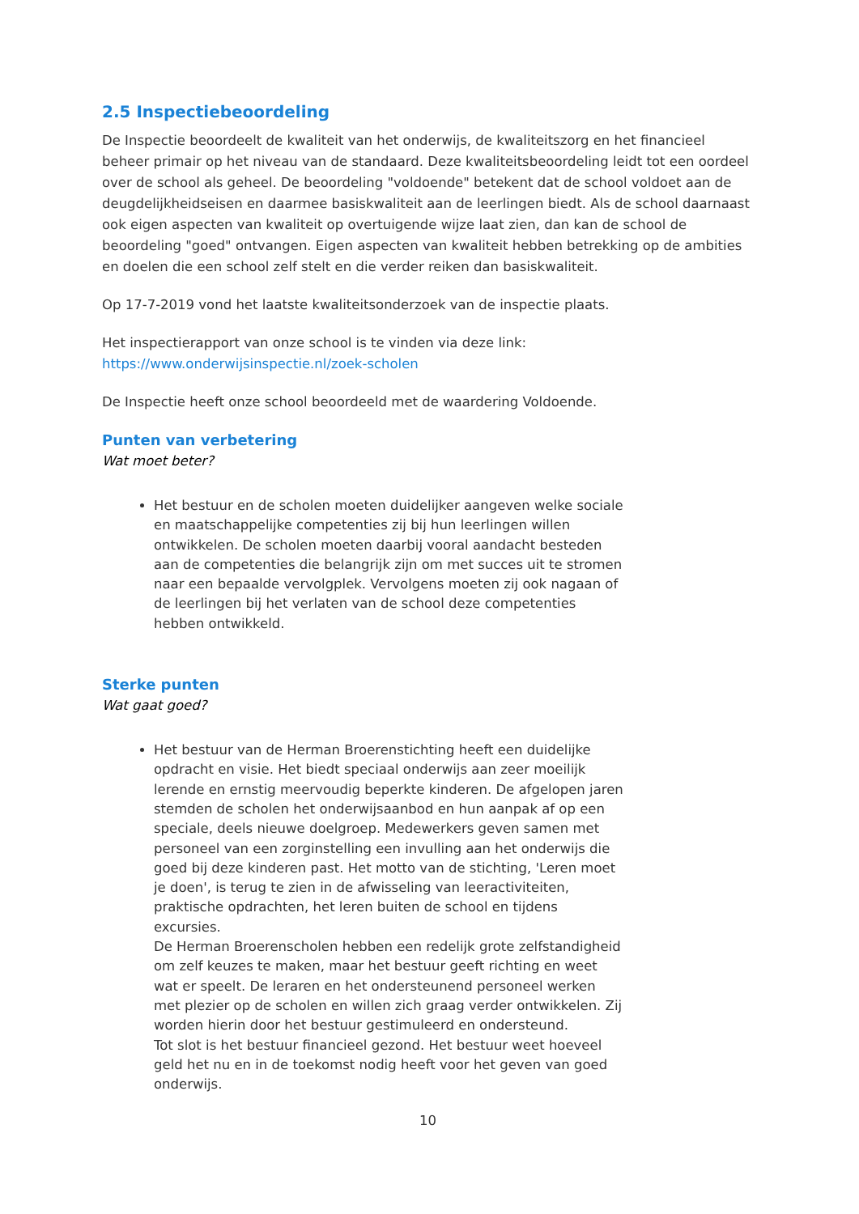2.5 Inspectiebeoordeling
De Inspectie beoordeelt de kwaliteit van het onderwijs, de kwaliteitszorg en het financieel beheer primair op het niveau van de standaard. Deze kwaliteitsbeoordeling leidt tot een oordeel over de school als geheel. De beoordeling "voldoende" betekent dat de school voldoet aan de deugdelijkheidseisen en daarmee basiskwaliteit aan de leerlingen biedt. Als de school daarnaast ook eigen aspecten van kwaliteit op overtuigende wijze laat zien, dan kan de school de beoordeling "goed" ontvangen. Eigen aspecten van kwaliteit hebben betrekking op de ambities en doelen die een school zelf stelt en die verder reiken dan basiskwaliteit.
Op 17-7-2019 vond het laatste kwaliteitsonderzoek van de inspectie plaats.
Het inspectierapport van onze school is te vinden via deze link:
https://www.onderwijsinspectie.nl/zoek-scholen
De Inspectie heeft onze school beoordeeld met de waardering Voldoende.
Punten van verbetering
Wat moet beter?
Het bestuur en de scholen moeten duidelijker aangeven welke sociale en maatschappelijke competenties zij bij hun leerlingen willen ontwikkelen. De scholen moeten daarbij vooral aandacht besteden aan de competenties die belangrijk zijn om met succes uit te stromen naar een bepaalde vervolgplek. Vervolgens moeten zij ook nagaan of de leerlingen bij het verlaten van de school deze competenties hebben ontwikkeld.
Sterke punten
Wat gaat goed?
Het bestuur van de Herman Broerenstichting heeft een duidelijke opdracht en visie. Het biedt speciaal onderwijs aan zeer moeilijk lerende en ernstig meervoudig beperkte kinderen. De afgelopen jaren stemden de scholen het onderwijsaanbod en hun aanpak af op een speciale, deels nieuwe doelgroep. Medewerkers geven samen met personeel van een zorginstelling een invulling aan het onderwijs die goed bij deze kinderen past. Het motto van de stichting, 'Leren moet je doen', is terug te zien in de afwisseling van leeractiviteiten, praktische opdrachten, het leren buiten de school en tijdens excursies.
De Herman Broerenscholen hebben een redelijk grote zelfstandigheid om zelf keuzes te maken, maar het bestuur geeft richting en weet wat er speelt. De leraren en het ondersteunend personeel werken met plezier op de scholen en willen zich graag verder ontwikkelen. Zij worden hierin door het bestuur gestimuleerd en ondersteund.
Tot slot is het bestuur financieel gezond. Het bestuur weet hoeveel geld het nu en in de toekomst nodig heeft voor het geven van goed onderwijs.
10